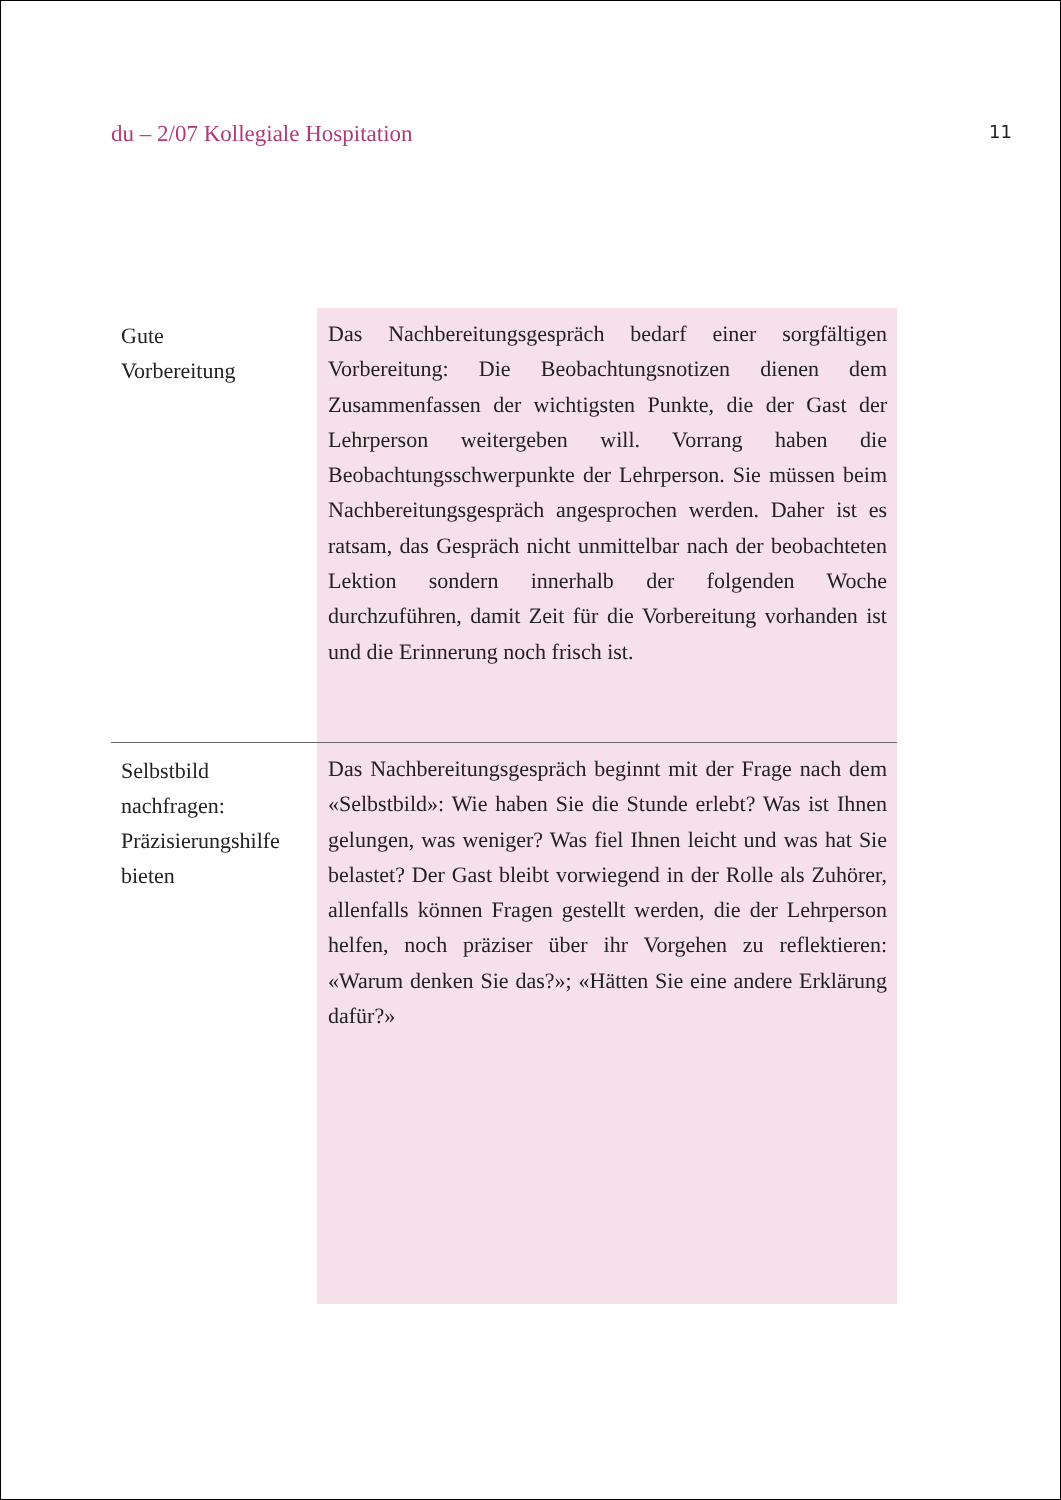du – 2/07 Kollegiale Hospitation 11
Gute
Vorbereitung
Das Nachbereitungsgespräch bedarf einer sorgfältigen Vorbereitung: Die Beobachtungsnotizen dienen dem Zusammenfassen der wichtigsten Punkte, die der Gast der Lehrperson weitergeben will. Vorrang haben die Beobachtungsschwerpunkte der Lehrperson. Sie müssen beim Nachbereitungsgespräch angesprochen werden. Daher ist es ratsam, das Gespräch nicht unmittelbar nach der beobachteten Lektion sondern innerhalb der folgenden Woche durchzuführen, damit Zeit für die Vorbereitung vorhanden ist und die Erinnerung noch frisch ist.
Selbstbild
nachfragen:
Präzisierungshilfe
bieten
Das Nachbereitungsgespräch beginnt mit der Frage nach dem «Selbstbild»: Wie haben Sie die Stunde erlebt? Was ist Ihnen gelungen, was weniger? Was fiel Ihnen leicht und was hat Sie belastet? Der Gast bleibt vorwiegend in der Rolle als Zuhörer, allenfalls können Fragen gestellt werden, die der Lehrperson helfen, noch präziser über ihr Vorgehen zu reflektieren: «Warum denken Sie das?»; «Hätten Sie eine andere Erklärung dafür?»